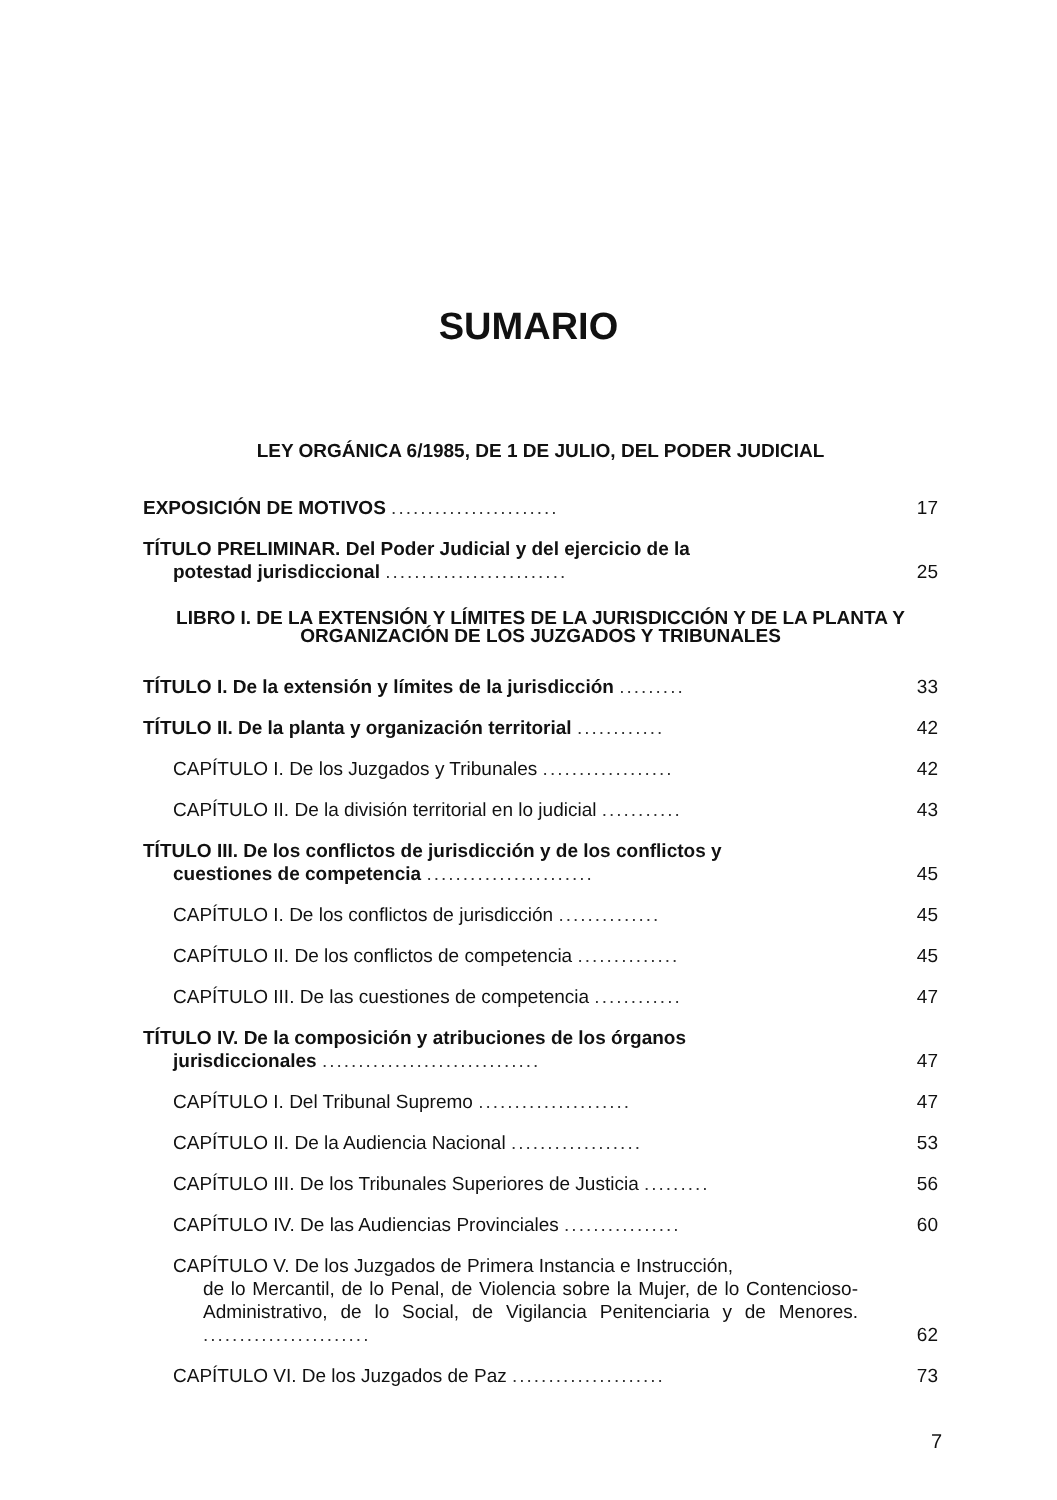SUMARIO
LEY ORGÁNICA 6/1985, DE 1 DE JULIO, DEL PODER JUDICIAL
EXPOSICIÓN DE MOTIVOS .......................
17
TÍTULO PRELIMINAR. Del Poder Judicial y del ejercicio de la
potestad jurisdiccional .........................
25
LIBRO I. DE LA EXTENSIÓN Y LÍMITES DE LA JURISDICCIÓN Y DE LA PLANTA Y ORGANIZACIÓN DE LOS JUZGADOS Y TRIBUNALES
TÍTULO I. De la extensión y límites de la jurisdicción .........
33
TÍTULO II. De la planta y organización territorial ............
42
CAPÍTULO I. De los Juzgados y Tribunales ..................
42
CAPÍTULO II. De la división territorial en lo judicial ...........
43
TÍTULO III. De los conflictos de jurisdicción y de los conflictos y
cuestiones de competencia .......................
45
CAPÍTULO I. De los conflictos de jurisdicción ..............
45
CAPÍTULO II. De los conflictos de competencia ..............
45
CAPÍTULO III. De las cuestiones de competencia ............
47
TÍTULO IV. De la composición y atribuciones de los órganos
jurisdiccionales ..............................
47
CAPÍTULO I. Del Tribunal Supremo .....................
47
CAPÍTULO II. De la Audiencia Nacional ..................
53
CAPÍTULO III. De los Tribunales Superiores de Justicia .........
56
CAPÍTULO IV. De las Audiencias Provinciales ................
60
CAPÍTULO V. De los Juzgados de Primera Instancia e Instrucción,
de lo Mercantil, de lo Penal, de Violencia sobre la Mujer, de lo Contencioso-Administrativo, de lo Social, de Vigilancia Penitenciaria y de Menores. .......................
62
CAPÍTULO VI. De los Juzgados de Paz .....................
73
7